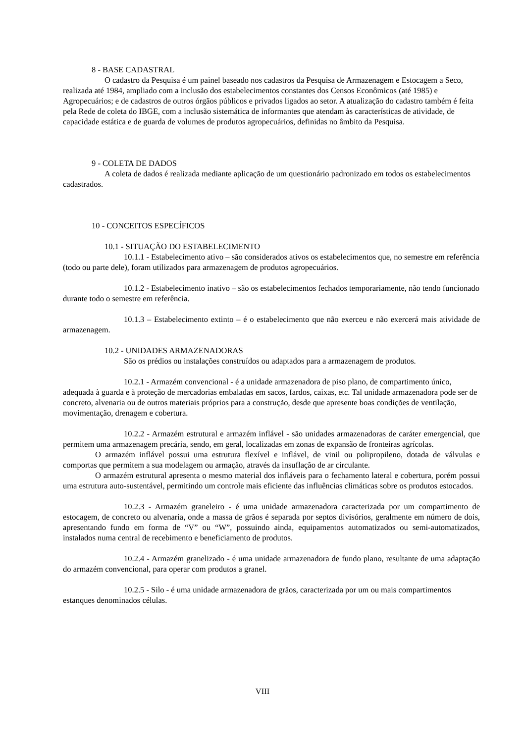8 - BASE CADASTRAL
O cadastro da Pesquisa é um painel baseado nos cadastros da Pesquisa de Armazenagem e Estocagem a Seco, realizada até 1984, ampliado com a inclusão dos estabelecimentos constantes dos Censos Econômicos (até 1985) e Agropecuários; e de cadastros de outros órgãos públicos e privados ligados ao setor. A atualização do cadastro também é feita pela Rede de coleta do IBGE, com a inclusão sistemática de informantes que atendam às características de atividade, de capacidade estática e de guarda de volumes de produtos agropecuários, definidas no âmbito da Pesquisa.
9 - COLETA DE DADOS
A coleta de dados é realizada mediante aplicação de um questionário padronizado em todos os estabelecimentos cadastrados.
10 - CONCEITOS ESPECÍFICOS
10.1 - SITUAÇÃO DO ESTABELECIMENTO
10.1.1 - Estabelecimento ativo – são considerados ativos os estabelecimentos que, no semestre em referência (todo ou parte dele), foram utilizados para armazenagem de produtos agropecuários.
10.1.2 - Estabelecimento inativo – são os estabelecimentos fechados temporariamente, não tendo funcionado durante todo o semestre em referência.
10.1.3 – Estabelecimento extinto – é o estabelecimento que não exerceu e não exercerá mais atividade de armazenagem.
10.2 - UNIDADES ARMAZENADORAS
São os prédios ou instalações construídos ou adaptados para a armazenagem de produtos.
10.2.1 - Armazém convencional - é a unidade armazenadora de piso plano, de compartimento único, adequada à guarda e à proteção de mercadorias embaladas em sacos, fardos, caixas, etc. Tal unidade armazenadora pode ser de concreto, alvenaria ou de outros materiais próprios para a construção, desde que apresente boas condições de ventilação, movimentação, drenagem e cobertura.
10.2.2 - Armazém estrutural e armazém inflável - são unidades armazenadoras de caráter emergencial, que permitem uma armazenagem precária, sendo, em geral, localizadas em zonas de expansão de fronteiras agrícolas.
O armazém inflável possui uma estrutura flexível e inflável, de vinil ou polipropileno, dotada de válvulas e comportas que permitem a sua modelagem ou armação, através da insuflação de ar circulante.
O armazém estrutural apresenta o mesmo material dos infláveis para o fechamento lateral e cobertura, porém possui uma estrutura auto-sustentável, permitindo um controle mais eficiente das influências climáticas sobre os produtos estocados.
10.2.3 - Armazém graneleiro - é uma unidade armazenadora caracterizada por um compartimento de estocagem, de concreto ou alvenaria, onde a massa de grãos é separada por septos divisórios, geralmente em número de dois, apresentando fundo em forma de “V” ou “W”, possuindo ainda, equipamentos automatizados ou semi-automatizados, instalados numa central de recebimento e beneficiamento de produtos.
10.2.4 - Armazém granelizado - é uma unidade armazenadora de fundo plano, resultante de uma adaptação do armazém convencional, para operar com produtos a granel.
10.2.5 - Silo - é uma unidade armazenadora de grãos, caracterizada por um ou mais compartimentos estanques denominados células.
VIII